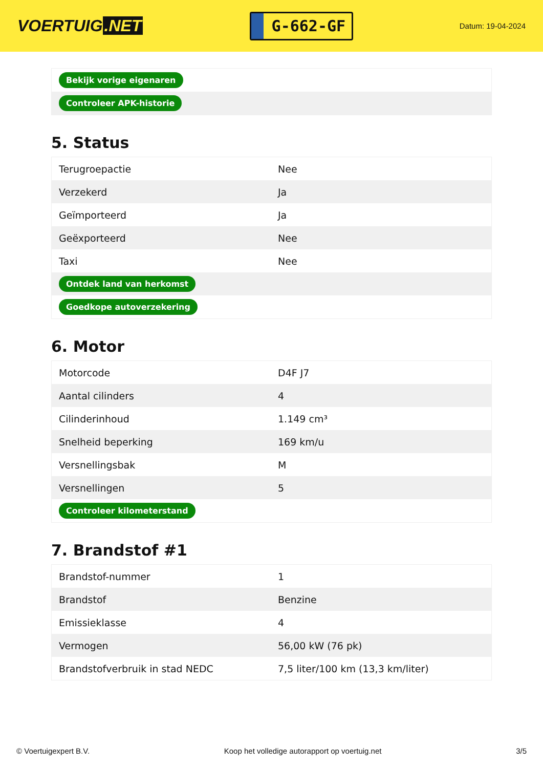VOERTUIG.NET
G-662-GF
Datum: 19-04-2024
| Bekijk vorige eigenaren |
| Controleer APK-historie |
5. Status
| Terugroepactie | Nee |
| Verzekerd | Ja |
| Geïmporteerd | Ja |
| Geëxporteerd | Nee |
| Taxi | Nee |
| Ontdek land van herkomst | |
| Goedkope autoverzekering | |
6. Motor
| Motorcode | D4F J7 |
| Aantal cilinders | 4 |
| Cilinderinhoud | 1.149 cm³ |
| Snelheid beperking | 169 km/u |
| Versnellingsbak | M |
| Versnellingen | 5 |
| Controleer kilometerstand | |
7. Brandstof #1
| Brandstof-nummer | 1 |
| Brandstof | Benzine |
| Emissieklasse | 4 |
| Vermogen | 56,00 kW (76 pk) |
| Brandstofverbruik in stad NEDC | 7,5 liter/100 km (13,3 km/liter) |
© Voertuigexpert B.V. Koop het volledige autorapport op voertuig.net 3/5